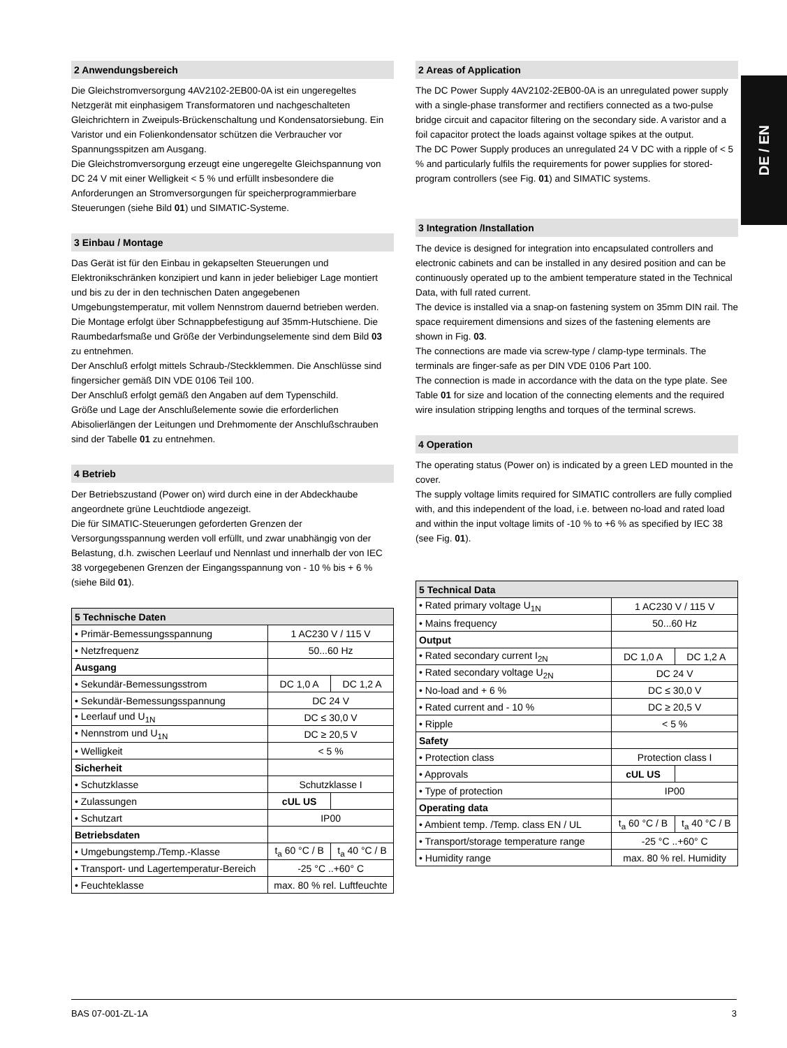DE / EN
2 Anwendungsbereich
Die Gleichstromversorgung 4AV2102-2EB00-0A ist ein ungeregeltes Netzgerät mit einphasigem Transformatoren und nachgeschalteten Gleichrichtern in Zweipuls-Brückenschaltung und Kondensatorsiebung. Ein Varistor und ein Folienkondensator schützen die Verbraucher vor Spannungsspitzen am Ausgang.
Die Gleichstromversorgung erzeugt eine ungeregelte Gleichspannung von DC 24 V mit einer Welligkeit < 5 % und erfüllt insbesondere die Anforderungen an Stromversorgungen für speicherprogrammierbare Steuerungen (siehe Bild 01) und SIMATIC-Systeme.
3 Einbau / Montage
Das Gerät ist für den Einbau in gekapselten Steuerungen und Elektronikschränken konzipiert und kann in jeder beliebiger Lage montiert und bis zu der in den technischen Daten angegebenen Umgebungstemperatur, mit vollem Nennstrom dauernd betrieben werden.
Die Montage erfolgt über Schnappbefestigung auf 35mm-Hutschiene. Die Raumbedarfsmaße und Größe der Verbindungselemente sind dem Bild 03 zu entnehmen.
Der Anschluß erfolgt mittels Schraub-/Steckklemmen. Die Anschlüsse sind fingersicher gemäß DIN VDE 0106 Teil 100.
Der Anschluß erfolgt gemäß den Angaben auf dem Typenschild.
Größe und Lage der Anschlußelemente sowie die erforderlichen Abisolierlängen der Leitungen und Drehmomente der Anschlußschrauben sind der Tabelle 01 zu entnehmen.
4 Betrieb
Der Betriebszustand (Power on) wird durch eine in der Abdeckhaube angeordnete grüne Leuchtdiode angezeigt.
Die für SIMATIC-Steuerungen geforderten Grenzen der Versorgungsspannung werden voll erfüllt, und zwar unabhängig von der Belastung, d.h. zwischen Leerlauf und Nennlast und innerhalb der von IEC 38 vorgegebenen Grenzen der Eingangsspannung von - 10 % bis + 6 % (siehe Bild 01).
| 5 Technische Daten | | |
| --- | --- | --- |
| • Primär-Bemessungsspannung | 1 AC230 V / 115 V | |
| • Netzfrequenz | 50...60 Hz | |
| Ausgang | | |
| • Sekundär-Bemessungsstrom | DC 1,0 A | DC 1,2 A |
| • Sekundär-Bemessungsspannung | DC 24 V | |
| • Leerlauf und U<sub>1N</sub> | DC ≤ 30,0 V | |
| • Nennstrom und U<sub>1N</sub> | DC ≥ 20,5 V | |
| • Welligkeit | < 5 % | |
| Sicherheit | | |
| • Schutzklasse | Schutzklasse I | |
| • Zulassungen | cUL US | |
| • Schutzart | IP00 | |
| Betriebsdaten | | |
| • Umgebungstemp./Temp.-Klasse | t<sub>a</sub> 60 °C / B | t<sub>a</sub> 40 °C / B |
| • Transport- und Lagertemperatur-Bereich | -25 °C ..+60° C | |
| • Feuchteklasse | max. 80 % rel. Luftfeuchte | |
2 Areas of Application
The DC Power Supply 4AV2102-2EB00-0A is an unregulated power supply with a single-phase transformer and rectifiers connected as a two-pulse bridge circuit and capacitor filtering on the secondary side. A varistor and a foil capacitor protect the loads against voltage spikes at the output.
The DC Power Supply produces an unregulated 24 V DC with a ripple of < 5 % and particularly fulfils the requirements for power supplies for stored-program controllers (see Fig. 01) and SIMATIC systems.
3 Integration /Installation
The device is designed for integration into encapsulated controllers and electronic cabinets and can be installed in any desired position and can be continuously operated up to the ambient temperature stated in the Technical Data, with full rated current.
The device is installed via a snap-on fastening system on 35mm DIN rail. The space requirement dimensions and sizes of the fastening elements are shown in Fig. 03.
The connections are made via screw-type / clamp-type terminals. The terminals are finger-safe as per DIN VDE 0106 Part 100.
The connection is made in accordance with the data on the type plate. See Table 01 for size and location of the connecting elements and the required wire insulation stripping lengths and torques of the terminal screws.
4 Operation
The operating status (Power on) is indicated by a green LED mounted in the cover.
The supply voltage limits required for SIMATIC controllers are fully complied with, and this independent of the load, i.e. between no-load and rated load and within the input voltage limits of -10 % to +6 % as specified by IEC 38 (see Fig. 01).
| 5 Technical Data | | |
| --- | --- | --- |
| • Rated primary voltage U<sub>1N</sub> | 1 AC230 V / 115 V | |
| • Mains frequency | 50...60 Hz | |
| Output | | |
| • Rated secondary current I<sub>2N</sub> | DC 1,0 A | DC 1,2 A |
| • Rated secondary voltage U<sub>2N</sub> | DC 24 V | |
| • No-load and + 6 % | DC ≤ 30,0 V | |
| • Rated current and - 10 % | DC ≥ 20,5 V | |
| • Ripple | < 5 % | |
| Safety | | |
| • Protection class | Protection class I | |
| • Approvals | cUL US | |
| • Type of protection | IP00 | |
| Operating data | | |
| • Ambient temp. /Temp. class EN / UL | t<sub>a</sub> 60 °C / B | t<sub>a</sub> 40 °C / B |
| • Transport/storage temperature range | -25 °C ..+60° C | |
| • Humidity range | max. 80 % rel. Humidity | |
BAS 07-001-ZL-1A 3